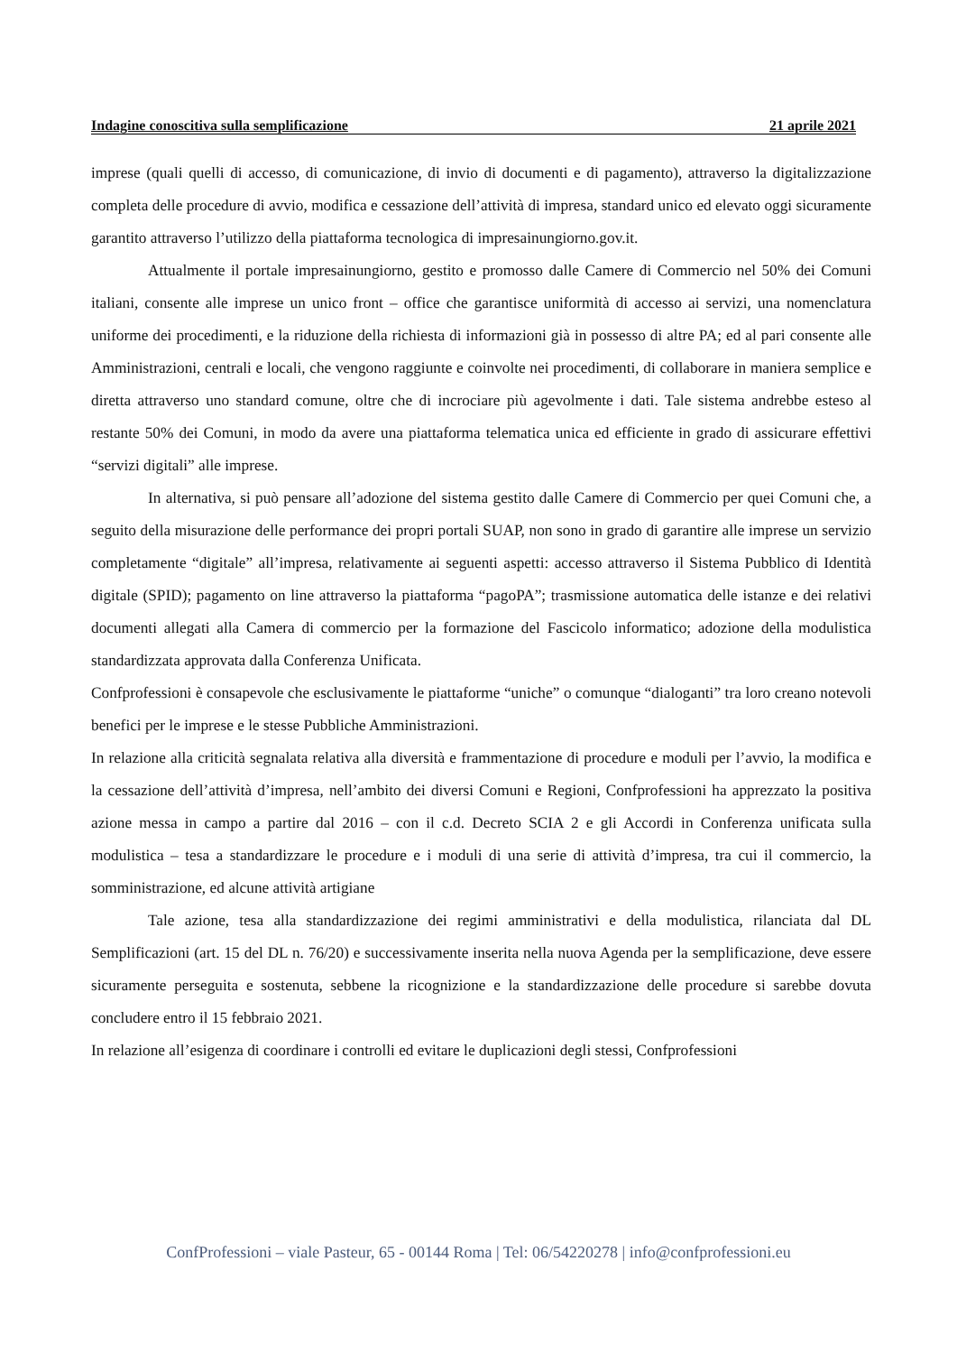Indagine conoscitiva sulla semplificazione 21 aprile 2021
imprese (quali quelli di accesso, di comunicazione, di invio di documenti e di pagamento), attraverso la digitalizzazione completa delle procedure di avvio, modifica e cessazione dell’attività di impresa, standard unico ed elevato oggi sicuramente garantito attraverso l’utilizzo della piattaforma tecnologica di impresainungiorno.gov.it.
Attualmente il portale impresainungiorno, gestito e promosso dalle Camere di Commercio nel 50% dei Comuni italiani, consente alle imprese un unico front – office che garantisce uniformità di accesso ai servizi, una nomenclatura uniforme dei procedimenti, e la riduzione della richiesta di informazioni già in possesso di altre PA; ed al pari consente alle Amministrazioni, centrali e locali, che vengono raggiunte e coinvolte nei procedimenti, di collaborare in maniera semplice e diretta attraverso uno standard comune, oltre che di incrociare più agevolmente i dati. Tale sistema andrebbe esteso al restante 50% dei Comuni, in modo da avere una piattaforma telematica unica ed efficiente in grado di assicurare effettivi “servizi digitali” alle imprese.
In alternativa, si può pensare all’adozione del sistema gestito dalle Camere di Commercio per quei Comuni che, a seguito della misurazione delle performance dei propri portali SUAP, non sono in grado di garantire alle imprese un servizio completamente “digitale” all’impresa, relativamente ai seguenti aspetti: accesso attraverso il Sistema Pubblico di Identità digitale (SPID); pagamento on line attraverso la piattaforma “pagoPA”; trasmissione automatica delle istanze e dei relativi documenti allegati alla Camera di commercio per la formazione del Fascicolo informatico; adozione della modulistica standardizzata approvata dalla Conferenza Unificata.
Confprofessioni è consapevole che esclusivamente le piattaforme “uniche” o comunque “dialoganti” tra loro creano notevoli benefici per le imprese e le stesse Pubbliche Amministrazioni.
In relazione alla criticità segnalata relativa alla diversità e frammentazione di procedure e moduli per l’avvio, la modifica e la cessazione dell’attività d’impresa, nell’ambito dei diversi Comuni e Regioni, Confprofessioni ha apprezzato la positiva azione messa in campo a partire dal 2016 – con il c.d. Decreto SCIA 2 e gli Accordi in Conferenza unificata sulla modulistica – tesa a standardizzare le procedure e i moduli di una serie di attività d’impresa, tra cui il commercio, la somministrazione, ed alcune attività artigiane
Tale azione, tesa alla standardizzazione dei regimi amministrativi e della modulistica, rilanciata dal DL Semplificazioni (art. 15 del DL n. 76/20) e successivamente inserita nella nuova Agenda per la semplificazione, deve essere sicuramente perseguita e sostenuta, sebbene la ricognizione e la standardizzazione delle procedure si sarebbe dovuta concludere entro il 15 febbraio 2021.
In relazione all’esigenza di coordinare i controlli ed evitare le duplicazioni degli stessi, Confprofessioni
ConfProfessioni – viale Pasteur, 65 - 00144 Roma | Tel: 06/54220278 | info@confprofessioni.eu